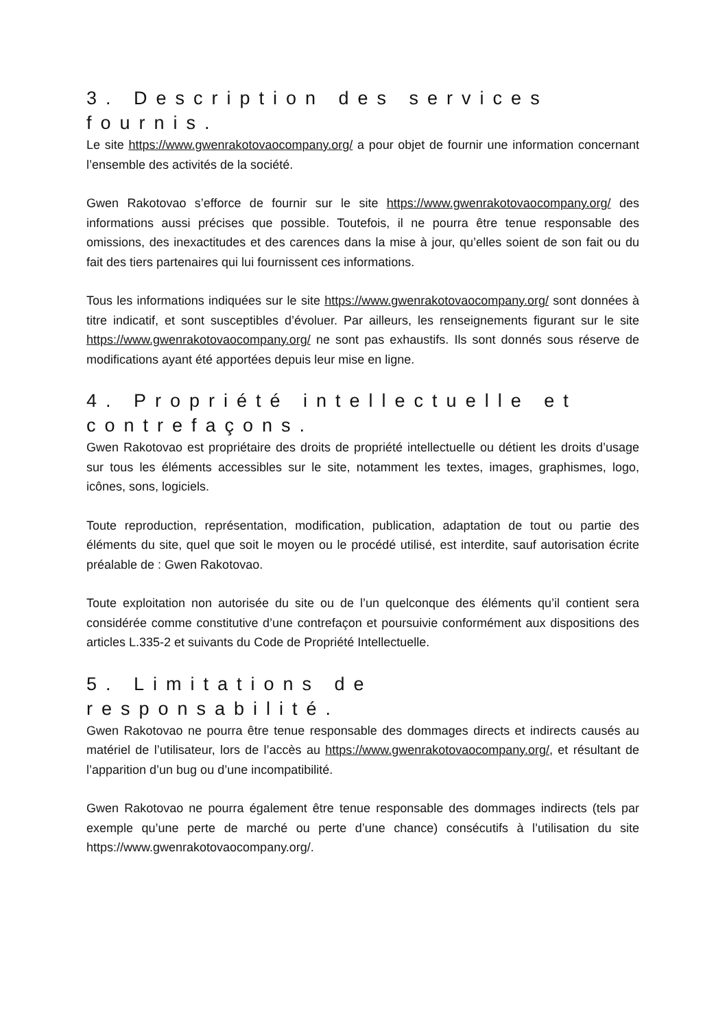3. Description des services fournis.
Le site https://www.gwenrakotovaocompany.org/ a pour objet de fournir une information concernant l’ensemble des activités de la société.
Gwen Rakotovao s’efforce de fournir sur le site https://www.gwenrakotovaocompany.org/ des informations aussi précises que possible. Toutefois, il ne pourra être tenue responsable des omissions, des inexactitudes et des carences dans la mise à jour, qu’elles soient de son fait ou du fait des tiers partenaires qui lui fournissent ces informations.
Tous les informations indiquées sur le site https://www.gwenrakotovaocompany.org/ sont données à titre indicatif, et sont susceptibles d’évoluer. Par ailleurs, les renseignements figurant sur le site https://www.gwenrakotovaocompany.org/ ne sont pas exhaustifs. Ils sont donnés sous réserve de modifications ayant été apportées depuis leur mise en ligne.
4. Propriété intellectuelle et contrefaçons.
Gwen Rakotovao est propriétaire des droits de propriété intellectuelle ou détient les droits d’usage sur tous les éléments accessibles sur le site, notamment les textes, images, graphismes, logo, icônes, sons, logiciels.
Toute reproduction, représentation, modification, publication, adaptation de tout ou partie des éléments du site, quel que soit le moyen ou le procédé utilisé, est interdite, sauf autorisation écrite préalable de : Gwen Rakotovao.
Toute exploitation non autorisée du site ou de l’un quelconque des éléments qu’il contient sera considérée comme constitutive d’une contrefaçon et poursuivie conformément aux dispositions des articles L.335-2 et suivants du Code de Propriété Intellectuelle.
5. Limitations de responsabilité.
Gwen Rakotovao ne pourra être tenue responsable des dommages directs et indirects causés au matériel de l’utilisateur, lors de l’accès au https://www.gwenrakotovaocompany.org/, et résultant de l’apparition d’un bug ou d’une incompatibilité.
Gwen Rakotovao ne pourra également être tenue responsable des dommages indirects (tels par exemple qu’une perte de marché ou perte d’une chance) consécutifs à l’utilisation du site https://www.gwenrakotovaocompany.org/.